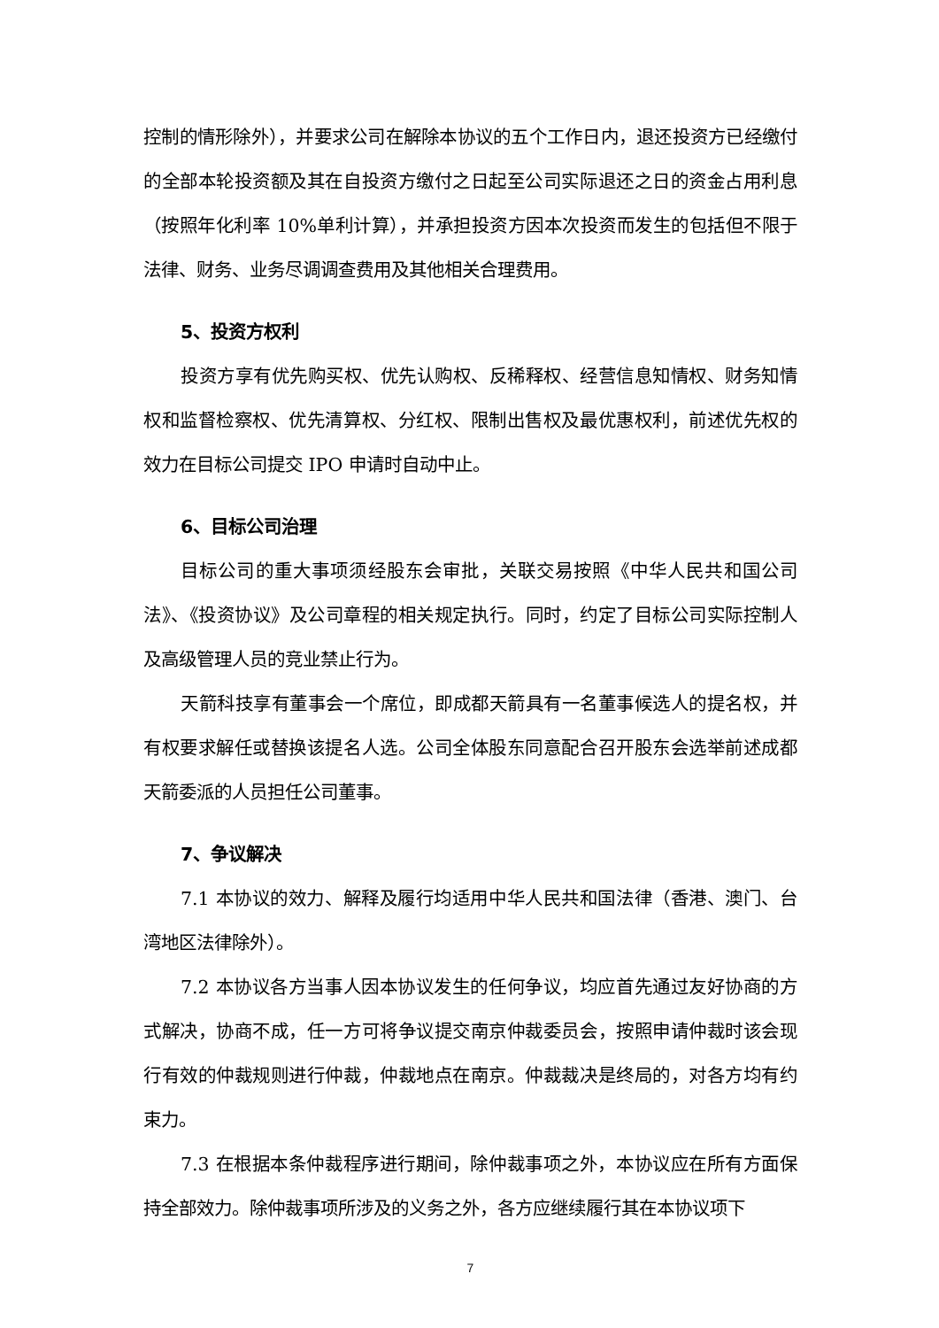控制的情形除外），并要求公司在解除本协议的五个工作日内，退还投资方已经缴付的全部本轮投资额及其在自投资方缴付之日起至公司实际退还之日的资金占用利息（按照年化利率 10%单利计算），并承担投资方因本次投资而发生的包括但不限于法律、财务、业务尽调调查费用及其他相关合理费用。
5、投资方权利
投资方享有优先购买权、优先认购权、反稀释权、经营信息知情权、财务知情权和监督检察权、优先清算权、分红权、限制出售权及最优惠权利，前述优先权的效力在目标公司提交 IPO 申请时自动中止。
6、目标公司治理
目标公司的重大事项须经股东会审批，关联交易按照《中华人民共和国公司法》、《投资协议》及公司章程的相关规定执行。同时，约定了目标公司实际控制人及高级管理人员的竞业禁止行为。
天箭科技享有董事会一个席位，即成都天箭具有一名董事候选人的提名权，并有权要求解任或替换该提名人选。公司全体股东同意配合召开股东会选举前述成都天箭委派的人员担任公司董事。
7、争议解决
7.1 本协议的效力、解释及履行均适用中华人民共和国法律（香港、澳门、台湾地区法律除外）。
7.2 本协议各方当事人因本协议发生的任何争议，均应首先通过友好协商的方式解决，协商不成，任一方可将争议提交南京仲裁委员会，按照申请仲裁时该会现行有效的仲裁规则进行仲裁，仲裁地点在南京。仲裁裁决是终局的，对各方均有约束力。
7.3 在根据本条仲裁程序进行期间，除仲裁事项之外，本协议应在所有方面保持全部效力。除仲裁事项所涉及的义务之外，各方应继续履行其在本协议项下
7